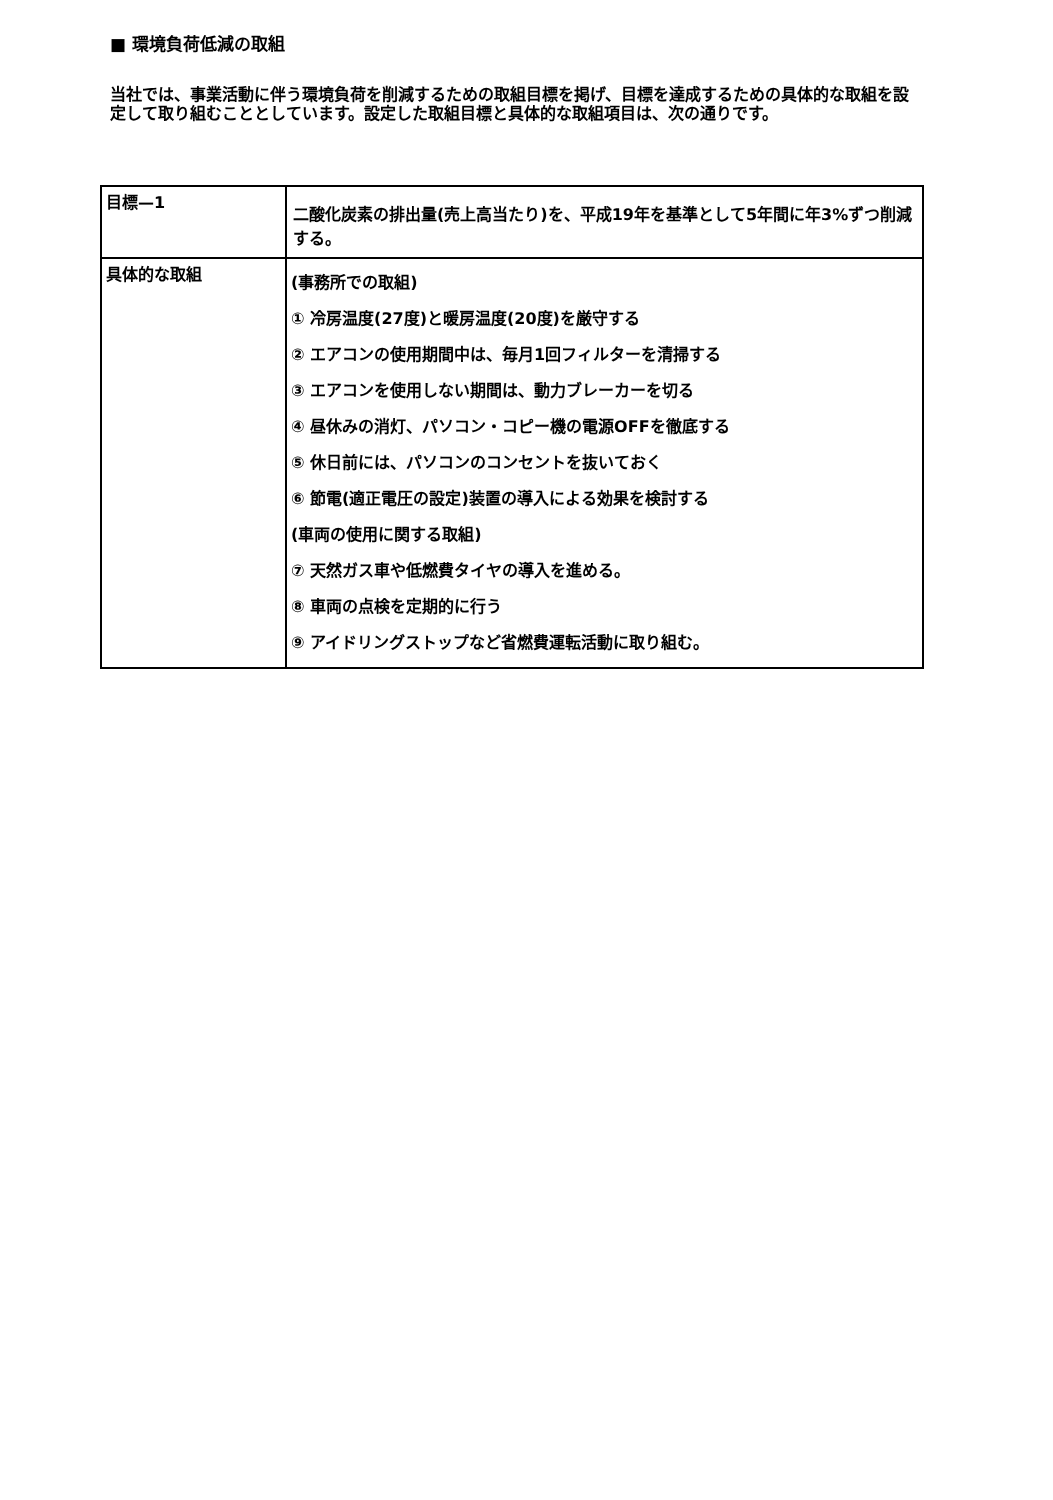■ 環境負荷低減の取組
当社では、事業活動に伴う環境負荷を削減するための取組目標を掲げ、目標を達成するための具体的な取組を設定して取り組むこととしています。設定した取組目標と具体的な取組項目は、次の通りです。
| 目標—1 | 二酸化炭素の排出量(売上高当たり)を、平成19年を基準として5年間に年3%ずつ削減する。 |
| 具体的な取組 | (事務所での取組) ① 冷房温度(27度)と暖房温度(20度)を厳守する ② エアコンの使用期間中は、毎月1回フィルターを清掃する ③ エアコンを使用しない期間は、動力ブレーカーを切る ④ 昼休みの消灯、パソコン・コピー機の電源OFFを徹底する ⑤ 休日前には、パソコンのコンセントを抜いておく ⑥ 節電(適正電圧の設定)装置の導入による効果を検討する (車両の使用に関する取組) ⑦ 天然ガス車や低燃費タイヤの導入を進める。 ⑧ 車両の点検を定期的に行う ⑨ アイドリングストップなど省燃費運転活動に取り組む。 |